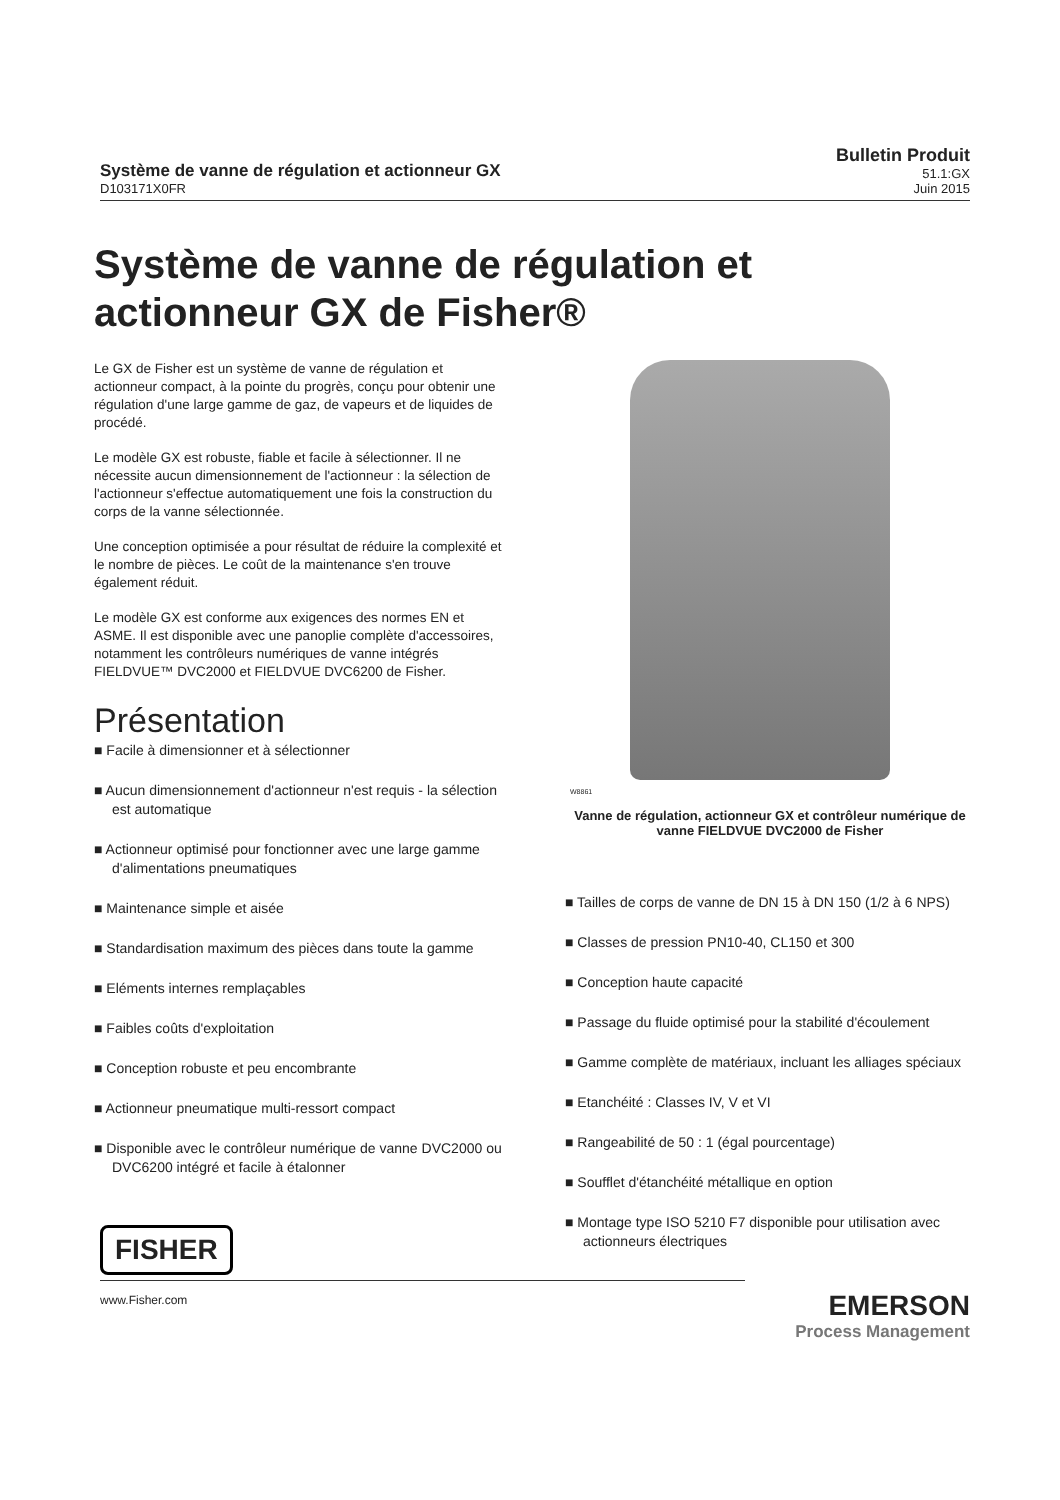Système de vanne de régulation et actionneur GX
D103171X0FR
Bulletin Produit
51.1:GX
Juin 2015
Système de vanne de régulation et actionneur GX de Fisher®
Le GX de Fisher est un système de vanne de régulation et actionneur compact, à la pointe du progrès, conçu pour obtenir une régulation d'une large gamme de gaz, de vapeurs et de liquides de procédé.
Le modèle GX est robuste, fiable et facile à sélectionner. Il ne nécessite aucun dimensionnement de l'actionneur : la sélection de l'actionneur s'effectue automatiquement une fois la construction du corps de la vanne sélectionnée.
Une conception optimisée a pour résultat de réduire la complexité et le nombre de pièces. Le coût de la maintenance s'en trouve également réduit.
Le modèle GX est conforme aux exigences des normes EN et ASME. Il est disponible avec une panoplie complète d'accessoires, notamment les contrôleurs numériques de vanne intégrés FIELDVUE™ DVC2000 et FIELDVUE DVC6200 de Fisher.
Présentation
■ Facile à dimensionner et à sélectionner
■ Aucun dimensionnement d'actionneur n'est requis - la sélection est automatique
■ Actionneur optimisé pour fonctionner avec une large gamme d'alimentations pneumatiques
■ Maintenance simple et aisée
■ Standardisation maximum des pièces dans toute la gamme
■ Eléments internes remplaçables
■ Faibles coûts d'exploitation
■ Conception robuste et peu encombrante
■ Actionneur pneumatique multi-ressort compact
■ Disponible avec le contrôleur numérique de vanne DVC2000 ou DVC6200 intégré et facile à étalonner
W8861
Vanne de régulation, actionneur GX et contrôleur numérique de vanne FIELDVUE DVC2000 de Fisher
■ Tailles de corps de vanne de DN 15 à DN 150 (1/2 à 6 NPS)
■ Classes de pression PN10-40, CL150 et 300
■ Conception haute capacité
■ Passage du fluide optimisé pour la stabilité d'écoulement
■ Gamme complète de matériaux, incluant les alliages spéciaux
■ Etanchéité : Classes IV, V et VI
■ Rangeabilité de 50 : 1 (égal pourcentage)
■ Soufflet d'étanchéité métallique en option
■ Montage type ISO 5210 F7 disponible pour utilisation avec actionneurs électriques
FISHER
www.Fisher.com
EMERSON
Process Management